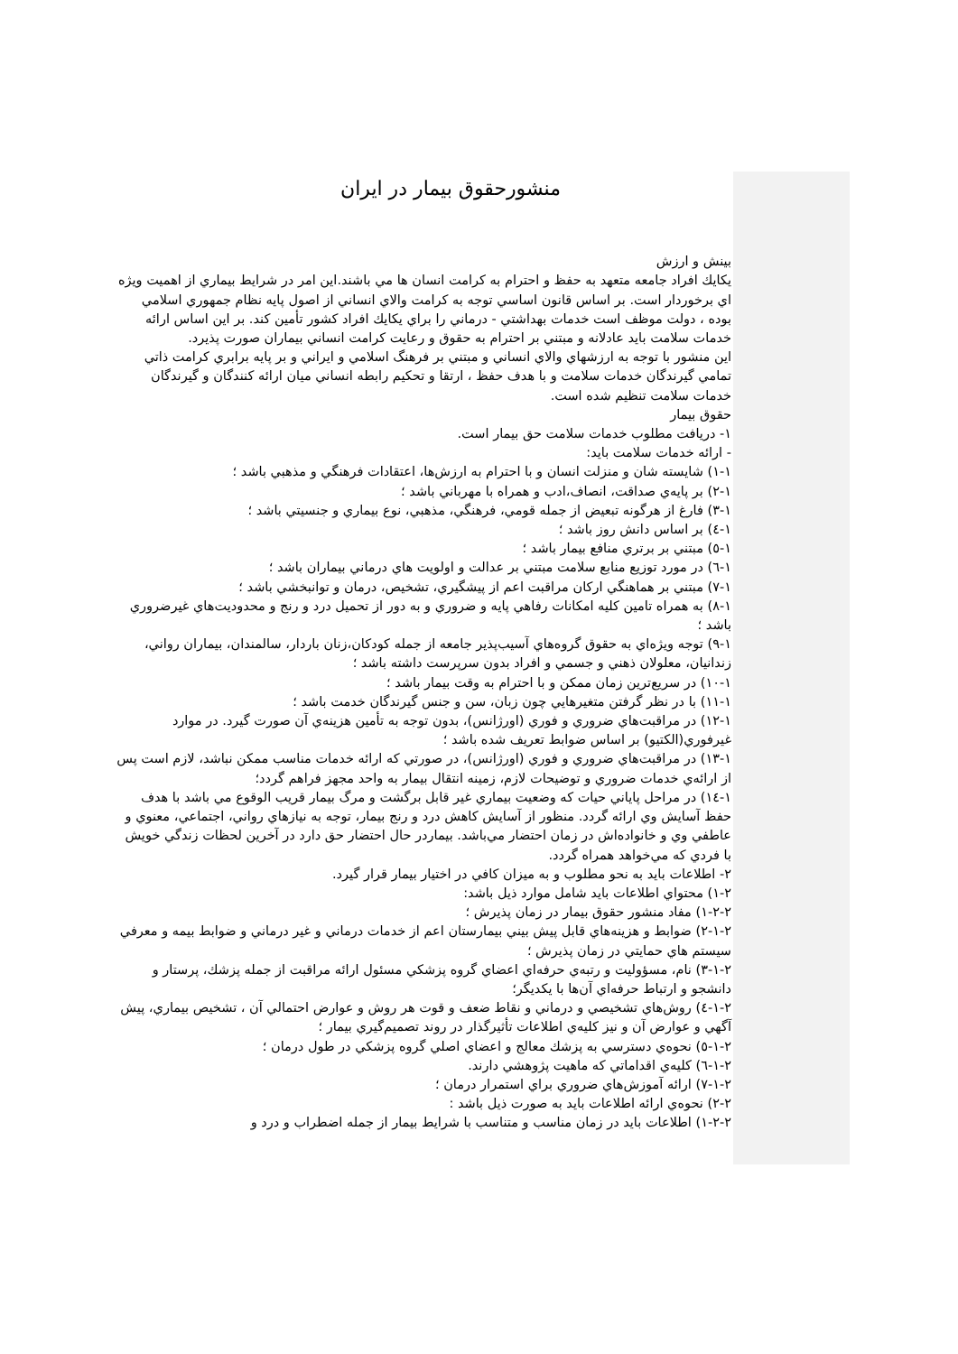منشورحقوق بيمار در ايران
بينش و ارزش
يكايك افراد جامعه متعهد به حفظ و احترام به كرامت انسان ها مي باشند.اين امر در شرايط بيماري از اهميت ويژه اي برخوردار است. بر اساس قانون اساسي توجه به كرامت والاي انساني از اصول پايه نظام جمهوري اسلامي بوده ، دولت موظف است خدمات بهداشتي - درماني را براي يكايك افراد كشور تأمين كند. بر اين اساس ارائه خدمات سلامت بايد عادلانه و مبتني بر احترام به حقوق و رعايت كرامت انساني بيماران صورت پذيرد.
اين منشور با توجه به ارزشهاي والاي انساني و مبتني بر فرهنگ اسلامي و ايراني و بر پايه برابري كرامت ذاتي تمامي گيرندگان خدمات سلامت و با هدف حفظ ، ارتقا و تحكيم رابطه انساني ميان ارائه كنندگان و گيرندگان خدمات سلامت تنظيم شده است.
حقوق بيمار
١- دريافت مطلوب خدمات سلامت حق بيمار است.
- ارائه خدمات سلامت بايد:
١-١) شايسته شان و منزلت انسان و با احترام به ارزش‌ها، اعتقادات فرهنگي و مذهبي باشد ؛
١-٢) بر پايه‌ي صداقت، انصاف،ادب و همراه با مهرباني باشد ؛
١-٣) فارغ از هرگونه تبعيض از جمله قومي، فرهنگي، مذهبي، نوع بيماري و جنسيتي باشد ؛
١-٤) بر اساس دانش روز باشد ؛
١-٥) مبتني بر برتري منافع بيمار باشد ؛
١-٦) در مورد توزيع منابع سلامت مبتني بر عدالت و اولويت هاي درماني بيماران باشد ؛
١-٧) مبتني بر هماهنگي اركان مراقبت اعم از پيشگيري، تشخيص، درمان و توانبخشي باشد ؛
١-٨) به همراه تامين كليه امكانات رفاهي پايه و ضروري و به دور از تحميل درد و رنج و محدوديت‌هاي غيرضروري باشد ؛
١-٩) توجه ويژه‌اي به حقوق گروه‌هاي آسيب‌پذير جامعه از جمله كودكان،زنان باردار، سالمندان، بيماران رواني، زندانيان، معلولان ذهني و جسمي و افراد بدون سرپرست داشته باشد ؛
١-١٠) در سريع‌ترين زمان ممكن و با احترام به وقت بيمار باشد ؛
١-١١) با در نظر گرفتن متغيرهايي چون زبان، سن و جنس گيرندگان خدمت باشد ؛
١-١٢) در مراقبت‌هاي ضروري و فوري (اورژانس)، بدون توجه به تأمين هزينه‌ي آن صورت گيرد. در موارد غيرفوري(الكتيو) بر اساس ضوابط تعريف شده باشد ؛
١-١٣) در مراقبت‌هاي ضروري و فوري (اورژانس)، در صورتي كه ارائه خدمات مناسب ممكن نباشد، لازم است پس از ارائه‌ي خدمات ضروري و توضيحات لازم، زمينه انتقال بيمار به واحد مجهز فراهم گردد؛
١-١٤) در مراحل پاياني حيات كه وضعيت بيماري غير قابل برگشت و مرگ بيمار قريب الوقوع مي باشد با هدف حفظ آسايش وي ارائه گردد. منظور از آسايش كاهش درد و رنج بيمار، توجه به نيازهاي رواني، اجتماعي، معنوي و عاطفي وي و خانواده‌اش در زمان احتضار مي‌باشد. بيماردر حال احتضار حق دارد در آخرين لحظات زندگي خويش با فردي كه مي‌خواهد همراه گردد.
٢- اطلاعات بايد به نحو مطلوب و به ميزان كافي در اختيار بيمار قرار گيرد.
٢-١) محتواي اطلاعات بايد شامل موارد ذيل باشد:
٢-٢-١) مفاد منشور حقوق بيمار در زمان پذيرش ؛
٢-١-٢) ضوابط و هزينه‌هاي قابل پيش بيني بيمارستان اعم از خدمات درماني و غير درماني و ضوابط بيمه و معرفي سيستم هاي حمايتي در زمان پذيرش ؛
٢-١-٣) نام، مسؤوليت و رتبه‌ي حرفه‌اي اعضاي گروه پزشكي مسئول ارائه مراقبت از جمله پزشك، پرستار و دانشجو و ارتباط حرفه‌اي آن‌ها با يكديگر؛
٢-١-٤) روش‌هاي تشخيصي و درماني و نقاط ضعف و قوت هر روش و عوارض احتمالي آن ، تشخيص بيماري، پيش آگهي و عوارض آن و نيز كليه‌ي اطلاعات تأثيرگذار در روند تصميم‌گيري بيمار ؛
٢-١-٥) نحوه‌ي دسترسي به پزشك معالج و اعضاي اصلي گروه پزشكي در طول درمان ؛
٢-١-٦) كليه‌ي اقداماتي كه ماهيت پژوهشي دارند.
٢-١-٧) ارائه آموزش‌هاي ضروري براي استمرار درمان ؛
٢-٢) نحوه‌ي ارائه اطلاعات بايد به صورت ذيل باشد :
٢-٢-١) اطلاعات بايد در زمان مناسب و متناسب با شرايط بيمار از جمله اضطراب و درد و